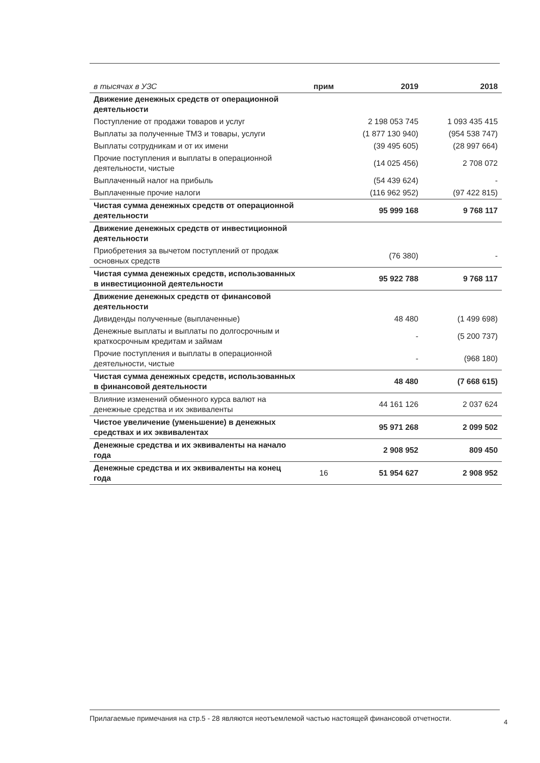| в тысячах в УЗС | прим | 2019 | 2018 |
| --- | --- | --- | --- |
| Движение денежных средств от операционной деятельности | | | |
| Поступление от продажи товаров и услуг | | 2 198 053 745 | 1 093 435 415 |
| Выплаты за полученные ТМЗ и товары, услуги | | (1 877 130 940) | (954 538 747) |
| Выплаты сотрудникам и от их имени | | (39 495 605) | (28 997 664) |
| Прочие поступления и выплаты в операционной деятельности, чистые | | (14 025 456) | 2 708 072 |
| Выплаченный налог на прибыль | | (54 439 624) | - |
| Выплаченные прочие налоги | | (116 962 952) | (97 422 815) |
| Чистая сумма денежных средств от операционной деятельности | | 95 999 168 | 9 768 117 |
| Движение денежных средств от инвестиционной деятельности | | | |
| Приобретения за вычетом поступлений от продаж основных средств | | (76 380) | - |
| Чистая сумма денежных средств, использованных в инвестиционной деятельности | | 95 922 788 | 9 768 117 |
| Движение денежных средств от финансовой деятельности | | | |
| Дивиденды полученные (выплаченные) | | 48 480 | (1 499 698) |
| Денежные выплаты и выплаты по долгосрочным и краткосрочным кредитам и займам | | - | (5 200 737) |
| Прочие поступления и выплаты в операционной деятельности, чистые | | - | (968 180) |
| Чистая сумма денежных средств, использованных в финансовой деятельности | | 48 480 | (7 668 615) |
| Влияние изменений обменного курса валют на денежные средства и их эквиваленты | | 44 161 126 | 2 037 624 |
| Чистое увеличение (уменьшение) в денежных средствах и их эквивалентах | | 95 971 268 | 2 099 502 |
| Денежные средства и их эквиваленты на начало года | | 2 908 952 | 809 450 |
| Денежные средства и их эквиваленты на конец года | 16 | 51 954 627 | 2 908 952 |
Прилагаемые примечания на стр.5 - 28 являются неотъемлемой частью настоящей финансовой отчетности.
4